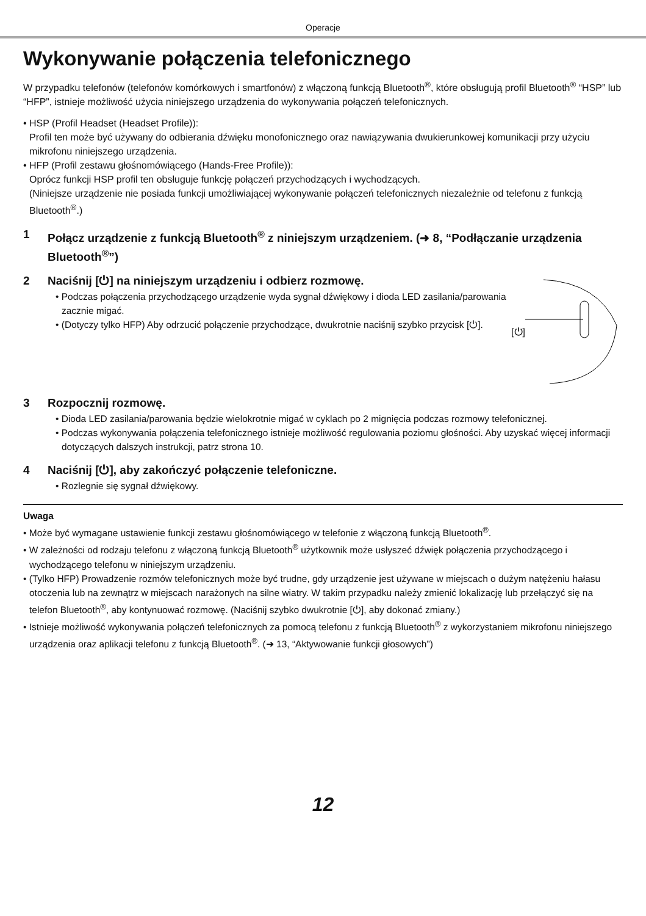Operacje
Wykonywanie połączenia telefonicznego
W przypadku telefonów (telefonów komórkowych i smartfonów) z włączoną funkcją Bluetooth<sup>®</sup>, które obsługują profil Bluetooth<sup>®</sup> “HSP” lub “HFP”, istnieje możliwość użycia niniejszego urządzenia do wykonywania połączeń telefonicznych.
• HSP (Profil Headset (Headset Profile)):
Profil ten może być używany do odbierania dźwięku monofonicznego oraz nawiązywania dwukierunkowej komunikacji przy użyciu mikrofonu niniejszego urządzenia.
• HFP (Profil zestawu głośnomówiącego (Hands-Free Profile)):
Oprócz funkcji HSP profil ten obsługuje funkcję połączeń przychodzących i wychodzących.
(Niniejsze urządzenie nie posiada funkcji umożliwiającej wykonywanie połączeń telefonicznych niezależnie od telefonu z funkcją Bluetooth<sup>®</sup>.)
1 Połącz urządzenie z funkcją Bluetooth<sup>®</sup> z niniejszym urządzeniem. (➜ 8, “Podłączanie urządzenia Bluetooth<sup>®</sup>”)
2 Naciśnij [⏻] na niniejszym urządzeniu i odbierz rozmowę.
• Podczas połączenia przychodzącego urządzenie wyda sygnał dźwiękowy i dioda LED zasilania/parowania zacznie migać.
• (Dotyczy tylko HFP) Aby odrzucić połączenie przychodzące, dwukrotnie naciśnij szybko przycisk [⏻].
[⏻]
3 Rozpocznij rozmowę.
• Dioda LED zasilania/parowania będzie wielokrotnie migać w cyklach po 2 mignięcia podczas rozmowy telefonicznej.
• Podczas wykonywania połączenia telefonicznego istnieje możliwość regulowania poziomu głośności. Aby uzyskać więcej informacji dotyczących dalszych instrukcji, patrz strona 10.
4 Naciśnij [⏻], aby zakończyć połączenie telefoniczne.
• Rozlegnie się sygnał dźwiękowy.
Uwaga
• Może być wymagane ustawienie funkcji zestawu głośnomówiącego w telefonie z włączoną funkcją Bluetooth<sup>®</sup>.
• W zależności od rodzaju telefonu z włączoną funkcją Bluetooth<sup>®</sup> użytkownik może usłyszeć dźwięk połączenia przychodzącego i wychodzącego telefonu w niniejszym urządzeniu.
• (Tylko HFP) Prowadzenie rozmów telefonicznych może być trudne, gdy urządzenie jest używane w miejscach o dużym natężeniu hałasu otoczenia lub na zewnątrz w miejscach narażonych na silne wiatry. W takim przypadku należy zmienić lokalizację lub przełączyć się na telefon Bluetooth<sup>®</sup>, aby kontynuować rozmowę. (Naciśnij szybko dwukrotnie [⏻], aby dokonać zmiany.)
• Istnieje możliwość wykonywania połączeń telefonicznych za pomocą telefonu z funkcją Bluetooth<sup>®</sup> z wykorzystaniem mikrofonu niniejszego urządzenia oraz aplikacji telefonu z funkcją Bluetooth<sup>®</sup>. (➜ 13, “Aktywowanie funkcji głosowych”)
12